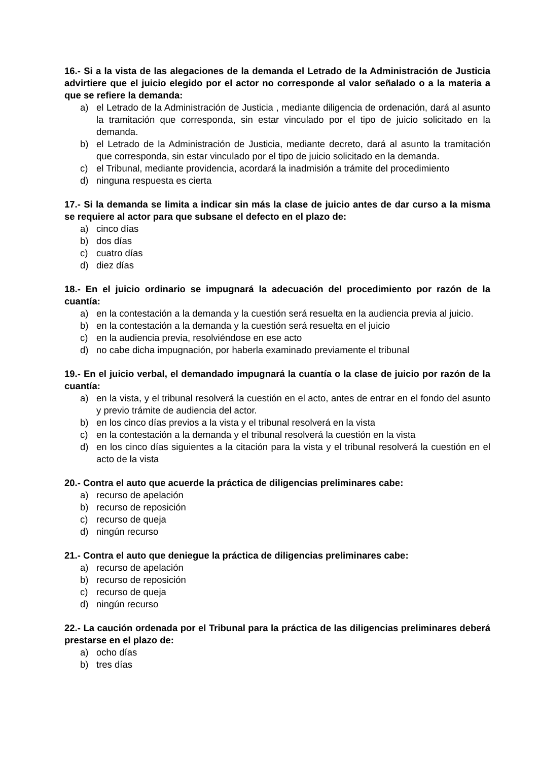16.- Si a la vista de las alegaciones de la demanda el Letrado de la Administración de Justicia advirtiere que el juicio elegido por el actor no corresponde al valor señalado o a la materia a que se refiere la demanda:
a) el Letrado de la Administración de Justicia , mediante diligencia de ordenación, dará al asunto la tramitación que corresponda, sin estar vinculado por el tipo de juicio solicitado en la demanda.
b) el Letrado de la Administración de Justicia, mediante decreto, dará al asunto la tramitación que corresponda, sin estar vinculado por el tipo de juicio solicitado en la demanda.
c) el Tribunal, mediante providencia, acordará la inadmisión a trámite del procedimiento
d) ninguna respuesta es cierta
17.- Si la demanda se limita a indicar sin más la clase de juicio antes de dar curso a la misma se requiere al actor para que subsane el defecto en el plazo de:
a) cinco días
b) dos días
c) cuatro días
d) diez días
18.- En el juicio ordinario se impugnará la adecuación del procedimiento por razón de la cuantía:
a) en la contestación a la demanda y la cuestión será resuelta en la audiencia previa al juicio.
b) en la contestación a la demanda y la cuestión será resuelta en el juicio
c) en la audiencia previa, resolviéndose en ese acto
d) no cabe dicha impugnación, por haberla examinado previamente el tribunal
19.- En el juicio verbal, el demandado impugnará la cuantía o la clase de juicio por razón de la cuantía:
a) en la vista, y el tribunal resolverá la cuestión en el acto, antes de entrar en el fondo del asunto y previo trámite de audiencia del actor.
b) en los cinco días previos a la vista y el tribunal resolverá en la vista
c) en la contestación a la demanda y el tribunal resolverá la cuestión en la vista
d) en los cinco días siguientes a la citación para la vista y el tribunal resolverá la cuestión en el acto de la vista
20.- Contra el auto que acuerde la práctica de diligencias preliminares cabe:
a) recurso de apelación
b) recurso de reposición
c) recurso de queja
d) ningún recurso
21.- Contra el auto que deniegue la práctica de diligencias preliminares cabe:
a) recurso de apelación
b) recurso de reposición
c) recurso de queja
d) ningún recurso
22.- La caución ordenada por el Tribunal para la práctica de las diligencias preliminares deberá prestarse en el plazo de:
a) ocho días
b) tres días